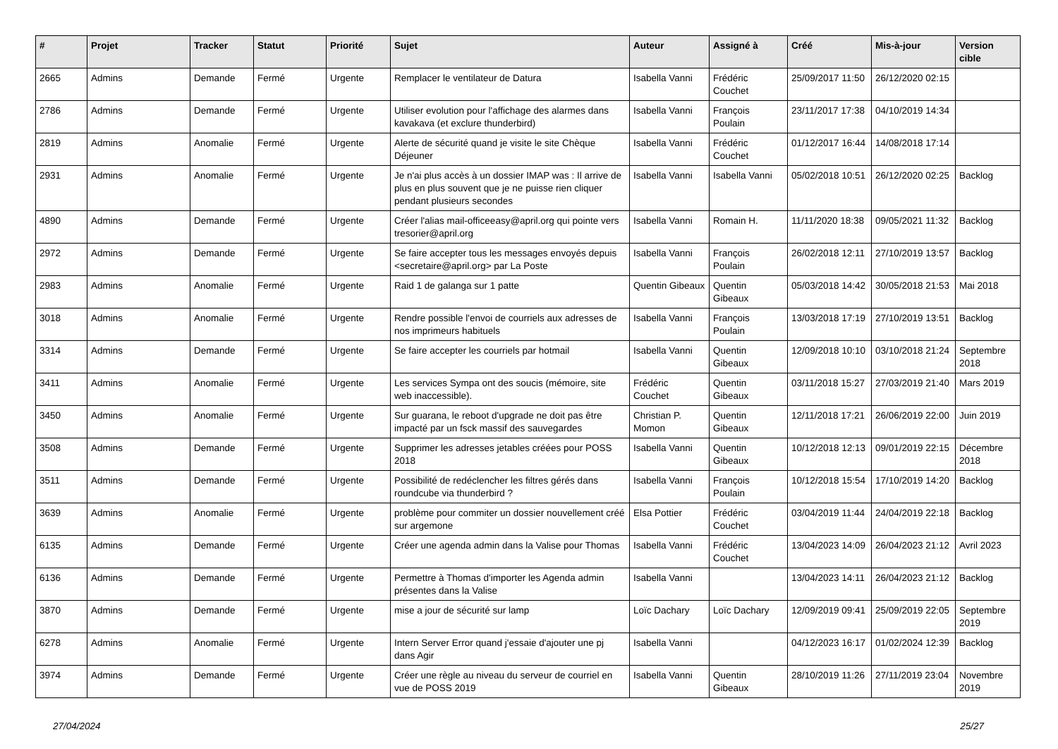| # | Projet | Tracker | Statut | Priorité | Sujet | Auteur | Assigné à | Créé | Mis-à-jour | Version cible |
| --- | --- | --- | --- | --- | --- | --- | --- | --- | --- | --- |
| 2665 | Admins | Demande | Fermé | Urgente | Remplacer le ventilateur de Datura | Isabella Vanni | Frédéric Couchet | 25/09/2017 11:50 | 26/12/2020 02:15 | |
| 2786 | Admins | Demande | Fermé | Urgente | Utiliser evolution pour l'affichage des alarmes dans kavakava (et exclure thunderbird) | Isabella Vanni | François Poulain | 23/11/2017 17:38 | 04/10/2019 14:34 | |
| 2819 | Admins | Anomalie | Fermé | Urgente | Alerte de sécurité quand je visite le site Chèque Déjeuner | Isabella Vanni | Frédéric Couchet | 01/12/2017 16:44 | 14/08/2018 17:14 | |
| 2931 | Admins | Anomalie | Fermé | Urgente | Je n'ai plus accès à un dossier IMAP was : Il arrive de plus en plus souvent que je ne puisse rien cliquer pendant plusieurs secondes | Isabella Vanni | Isabella Vanni | 05/02/2018 10:51 | 26/12/2020 02:25 | Backlog |
| 4890 | Admins | Demande | Fermé | Urgente | Créer l'alias mail-officeeasy@april.org qui pointe vers tresorier@april.org | Isabella Vanni | Romain H. | 11/11/2020 18:38 | 09/05/2021 11:32 | Backlog |
| 2972 | Admins | Demande | Fermé | Urgente | Se faire accepter tous les messages envoyés depuis <secretaire@april.org> par La Poste | Isabella Vanni | François Poulain | 26/02/2018 12:11 | 27/10/2019 13:57 | Backlog |
| 2983 | Admins | Anomalie | Fermé | Urgente | Raid 1 de galanga sur 1 patte | Quentin Gibeaux | Quentin Gibeaux | 05/03/2018 14:42 | 30/05/2018 21:53 | Mai 2018 |
| 3018 | Admins | Anomalie | Fermé | Urgente | Rendre possible l'envoi de courriels aux adresses de nos imprimeurs habituels | Isabella Vanni | François Poulain | 13/03/2018 17:19 | 27/10/2019 13:51 | Backlog |
| 3314 | Admins | Demande | Fermé | Urgente | Se faire accepter les courriels par hotmail | Isabella Vanni | Quentin Gibeaux | 12/09/2018 10:10 | 03/10/2018 21:24 | Septembre 2018 |
| 3411 | Admins | Anomalie | Fermé | Urgente | Les services Sympa ont des soucis (mémoire, site web inaccessible). | Frédéric Couchet | Quentin Gibeaux | 03/11/2018 15:27 | 27/03/2019 21:40 | Mars 2019 |
| 3450 | Admins | Anomalie | Fermé | Urgente | Sur guarana, le reboot d'upgrade ne doit pas être impacté par un fsck massif des sauvegardes | Christian P. Momon | Quentin Gibeaux | 12/11/2018 17:21 | 26/06/2019 22:00 | Juin 2019 |
| 3508 | Admins | Demande | Fermé | Urgente | Supprimer les adresses jetables créées pour POSS 2018 | Isabella Vanni | Quentin Gibeaux | 10/12/2018 12:13 | 09/01/2019 22:15 | Décembre 2018 |
| 3511 | Admins | Demande | Fermé | Urgente | Possibilité de redéclencher les filtres gérés dans roundcube via thunderbird ? | Isabella Vanni | François Poulain | 10/12/2018 15:54 | 17/10/2019 14:20 | Backlog |
| 3639 | Admins | Anomalie | Fermé | Urgente | problème pour commiter un dossier nouvellement créé sur argemone | Elsa Pottier | Frédéric Couchet | 03/04/2019 11:44 | 24/04/2019 22:18 | Backlog |
| 6135 | Admins | Demande | Fermé | Urgente | Créer une agenda admin dans la Valise pour Thomas | Isabella Vanni | Frédéric Couchet | 13/04/2023 14:09 | 26/04/2023 21:12 | Avril 2023 |
| 6136 | Admins | Demande | Fermé | Urgente | Permettre à Thomas d'importer les Agenda admin présentes dans la Valise | Isabella Vanni | | 13/04/2023 14:11 | 26/04/2023 21:12 | Backlog |
| 3870 | Admins | Demande | Fermé | Urgente | mise a jour de sécurité sur lamp | Loïc Dachary | Loïc Dachary | 12/09/2019 09:41 | 25/09/2019 22:05 | Septembre 2019 |
| 6278 | Admins | Anomalie | Fermé | Urgente | Intern Server Error quand j'essaie d'ajouter une pj dans Agir | Isabella Vanni | | 04/12/2023 16:17 | 01/02/2024 12:39 | Backlog |
| 3974 | Admins | Demande | Fermé | Urgente | Créer une règle au niveau du serveur de courriel en vue de POSS 2019 | Isabella Vanni | Quentin Gibeaux | 28/10/2019 11:26 | 27/11/2019 23:04 | Novembre 2019 |
27/04/2024 25/27